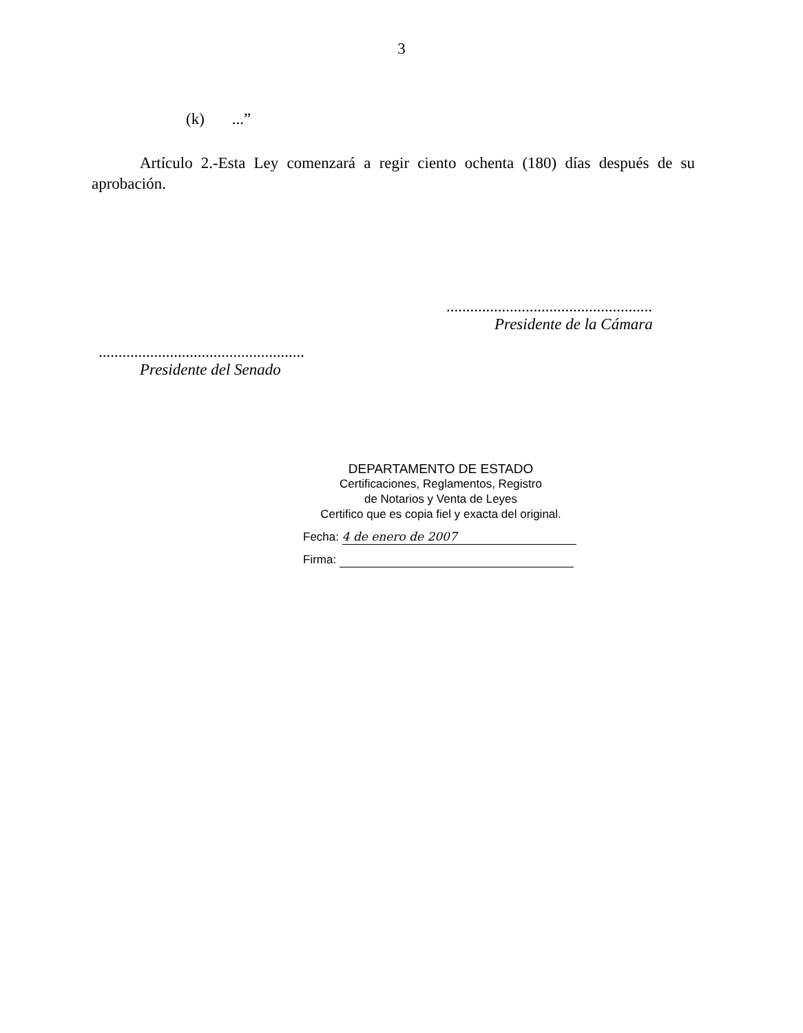3
(k)...”
Artículo 2.-Esta Ley comenzará a regir ciento ochenta (180) días después de su aprobación.
....................................................
Presidente de la Cámara
....................................................
Presidente del Senado
DEPARTAMENTO DE ESTADO
Certificaciones, Reglamentos, Registro
de Notarios y Venta de Leyes
Certifico que es copia fiel y exacta del original.
Fecha: 4 de enero de 2007
Firma: